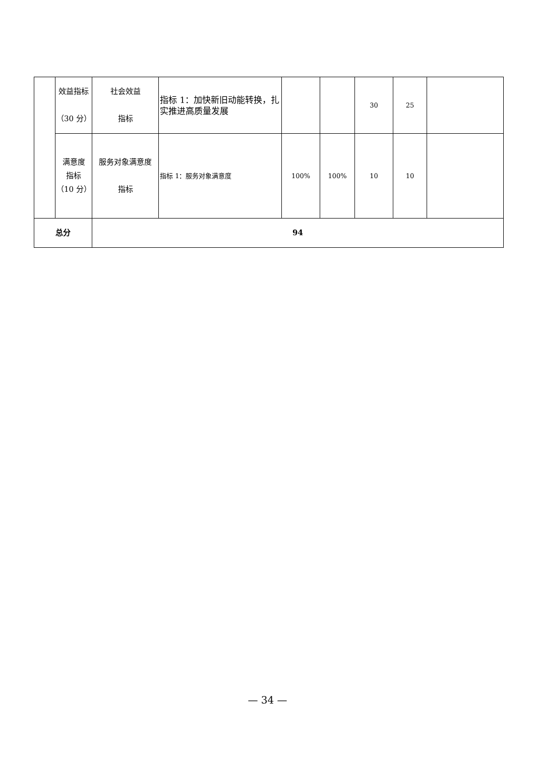| | 效益指标 （30 分） | 社会效益 指标 | 指标 1：加快新旧动能转换，扎实推进高质量发展 | | | 30 | 25 | |
| | 满意度 指标 （10 分） | 服务对象满意度 指标 | 指标 1：服务对象满意度 | 100% | 100% | 10 | 10 | |
| 总分 | | 94 | | | | | | |
— 34 —